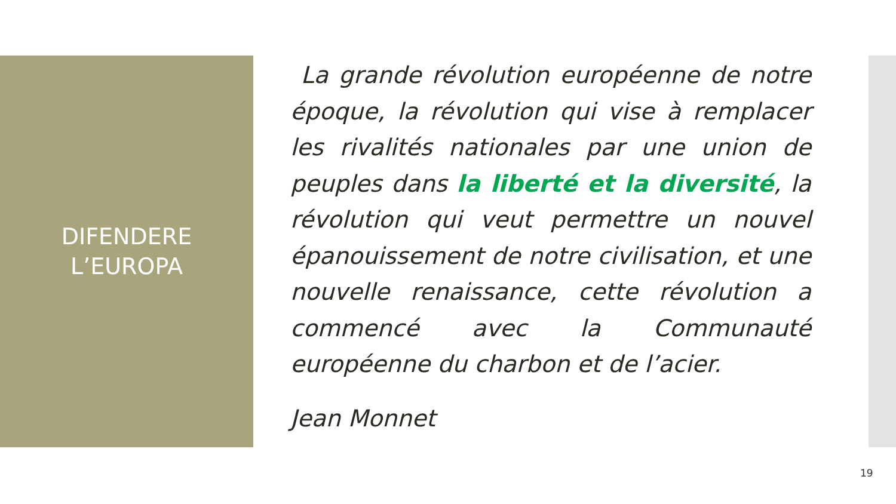DIFENDERE
L’EUROPA
La grande révolution européenne de notre époque, la révolution qui vise à remplacer les rivalités nationales par une union de peuples dans la liberté et la diversité, la révolution qui veut permettre un nouvel épanouissement de notre civilisation, et une nouvelle renaissance, cette révolution a commencé avec la Communauté européenne du charbon et de l’acier.
Jean Monnet
19